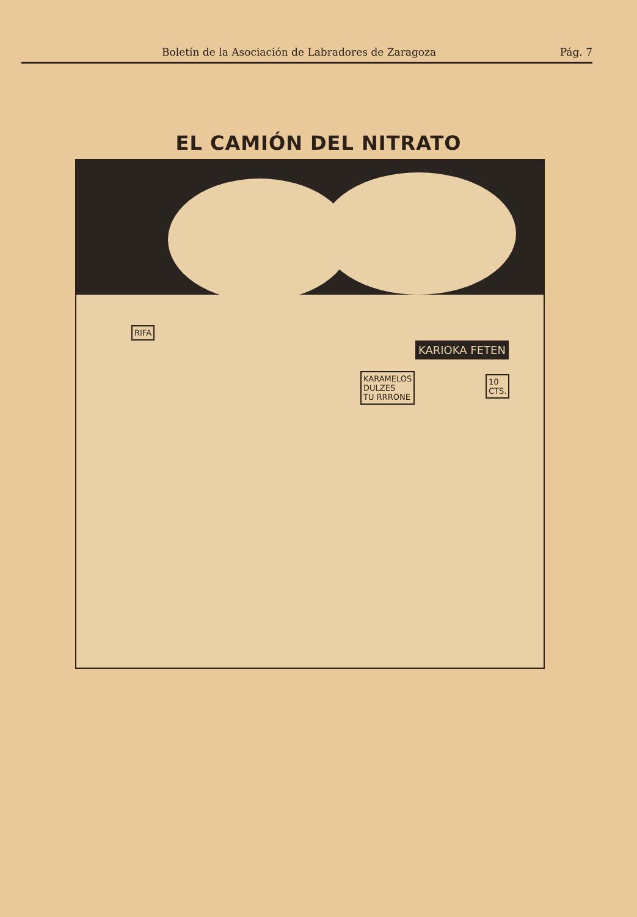Boletín de la Asociación de Labradores de Zaragoza Pág. 7
EL CAMIÓN DEL NITRATO
RIFA
KARAMELOS
DULZES
TU RRRONE
KARIOKA FETEN
10
CTS.